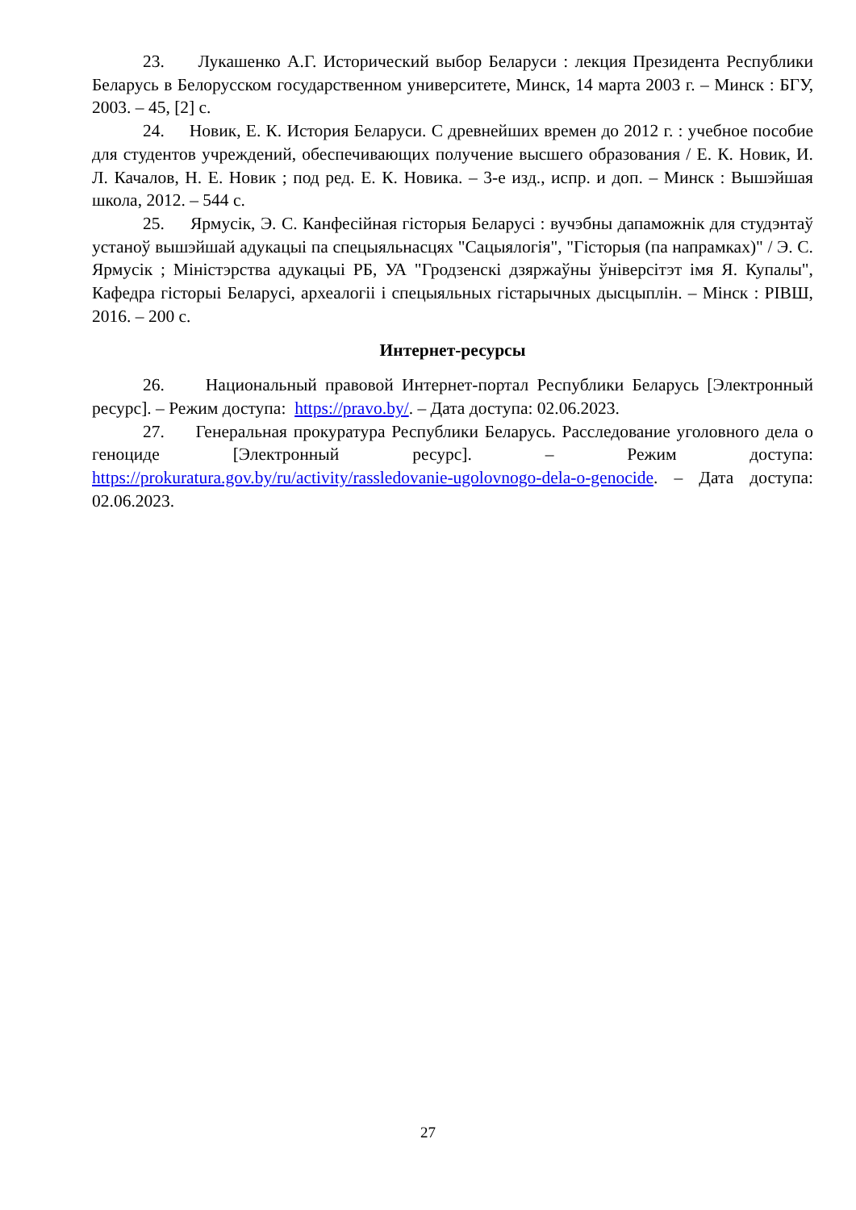23. Лукашенко А.Г. Исторический выбор Беларуси : лекция Президента Республики Беларусь в Белорусском государственном университете, Минск, 14 марта 2003 г. – Минск : БГУ, 2003. – 45, [2] с.
24. Новик, Е. К. История Беларуси. С древнейших времен до 2012 г. : учебное пособие для студентов учреждений, обеспечивающих получение высшего образования / Е. К. Новик, И. Л. Качалов, Н. Е. Новик ; под ред. Е. К. Новика. – 3-е изд., испр. и доп. – Минск : Вышэйшая школа, 2012. – 544 с.
25. Ярмусік, Э. С. Канфесійная гісторыя Беларусі : вучэбны дапаможнік для студэнтаў устаноў вышэйшай адукацыі па спецыяльнасцях "Сацыялогія", "Гісторыя (па напрамках)" / Э. С. Ярмусік ; Міністэрства адукацыі РБ, УА "Гродзенскі дзяржаўны ўніверсітэт імя Я. Купалы", Кафедра гісторыі Беларусі, археалогіі і спецыяльных гістарычных дысцыплін. – Мінск : РІВШ, 2016. – 200 с.
Интернет-ресурсы
26. Национальный правовой Интернет-портал Республики Беларусь [Электронный ресурс]. – Режим доступа: https://pravo.by/. – Дата доступа: 02.06.2023.
27. Генеральная прокуратура Республики Беларусь. Расследование уголовного дела о геноциде [Электронный ресурс]. – Режим доступа: https://prokuratura.gov.by/ru/activity/rassledovanie-ugolovnogo-dela-o-genocide. – Дата доступа: 02.06.2023.
27